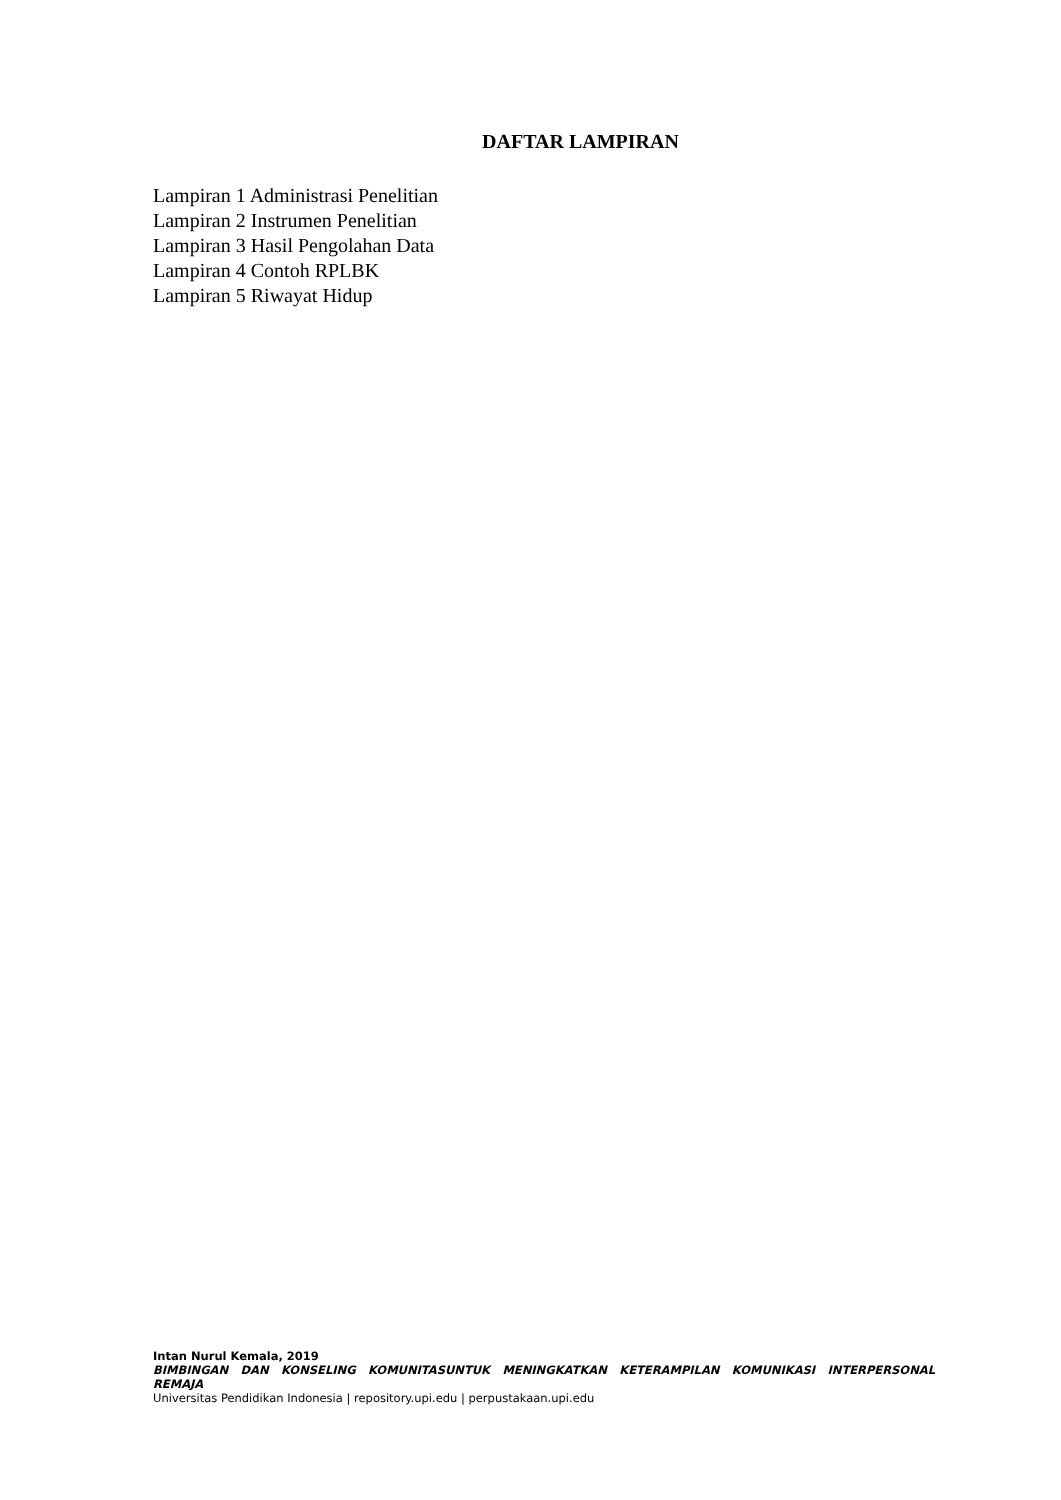DAFTAR LAMPIRAN
Lampiran 1 Administrasi Penelitian
Lampiran 2 Instrumen Penelitian
Lampiran 3 Hasil Pengolahan Data
Lampiran 4 Contoh RPLBK
Lampiran 5 Riwayat Hidup
Intan Nurul Kemala, 2019
BIMBINGAN DAN KONSELING KOMUNITASUNTUK MENINGKATKAN KETERAMPILAN KOMUNIKASI INTERPERSONAL
REMAJA
Universitas Pendidikan Indonesia | repository.upi.edu | perpustakaan.upi.edu